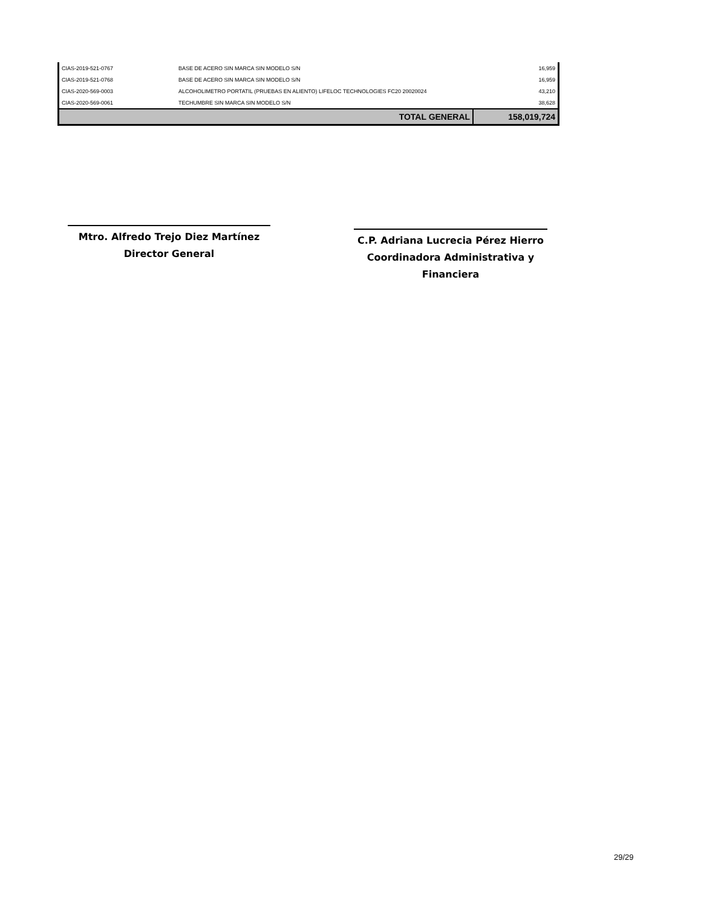| CIAS-2019-521-0767 | BASE DE ACERO SIN MARCA SIN MODELO S/N | 16,959 |
| CIAS-2019-521-0768 | BASE DE ACERO SIN MARCA SIN MODELO S/N | 16,959 |
| CIAS-2020-569-0003 | ALCOHOLIMETRO PORTATIL (PRUEBAS EN ALIENTO) LIFELOC TECHNOLOGIES FC20 20020024 | 43,210 |
| CIAS-2020-569-0061 | TECHUMBRE SIN MARCA SIN MODELO S/N | 38,628 |
| | TOTAL GENERAL | 158,019,724 |
Mtro. Alfredo Trejo Diez Martínez
Director General
C.P. Adriana Lucrecia Pérez Hierro
Coordinadora Administrativa y Financiera
29/29